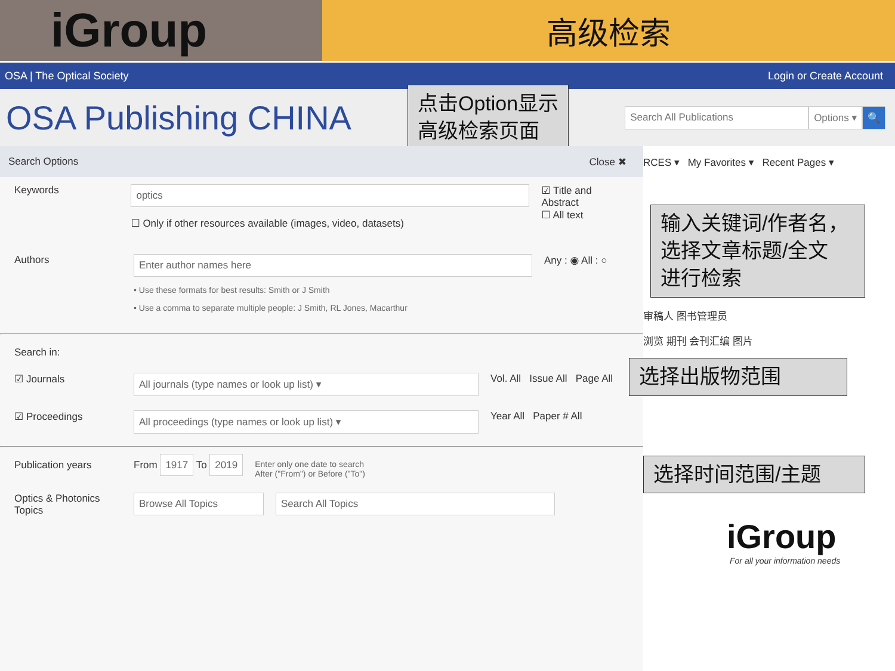iGroup
高级检索
OSA | The Optical Society Login or Create Account
OSA Publishing CHINA
点击Option显示
高级检索页面
Search All Publications Options ▾ 🔍
Search Options Close ✖
Keywords
optics
☐ Only if other resources available (images, video, datasets)
☑ Title and Abstract
☐ All text
Authors
Enter author names here
• Use these formats for best results: Smith or J Smith
• Use a comma to separate multiple people: J Smith, RL Jones, Macarthur
Any : ◉ All : ○
Search in:
☑ Journals
All journals (type names or look up list) ▾
Vol. All Issue All Page All
☑ Proceedings
All proceedings (type names or look up list) ▾
Year All Paper # All
Publication years From 1917 To 2019
Enter only one date to search
After ("From") or Before ("To")
Optics & Photonics Topics
Browse All Topics Search All Topics
RCES ▾ My Favorites ▾ Recent Pages ▾
输入关键词/作者名，
选择文章标题/全文
进行检索
审稿人 图书管理员
浏览 期刊 会刊汇编 图片
选择出版物范围
选择时间范围/主题
iGroup
For all your information needs